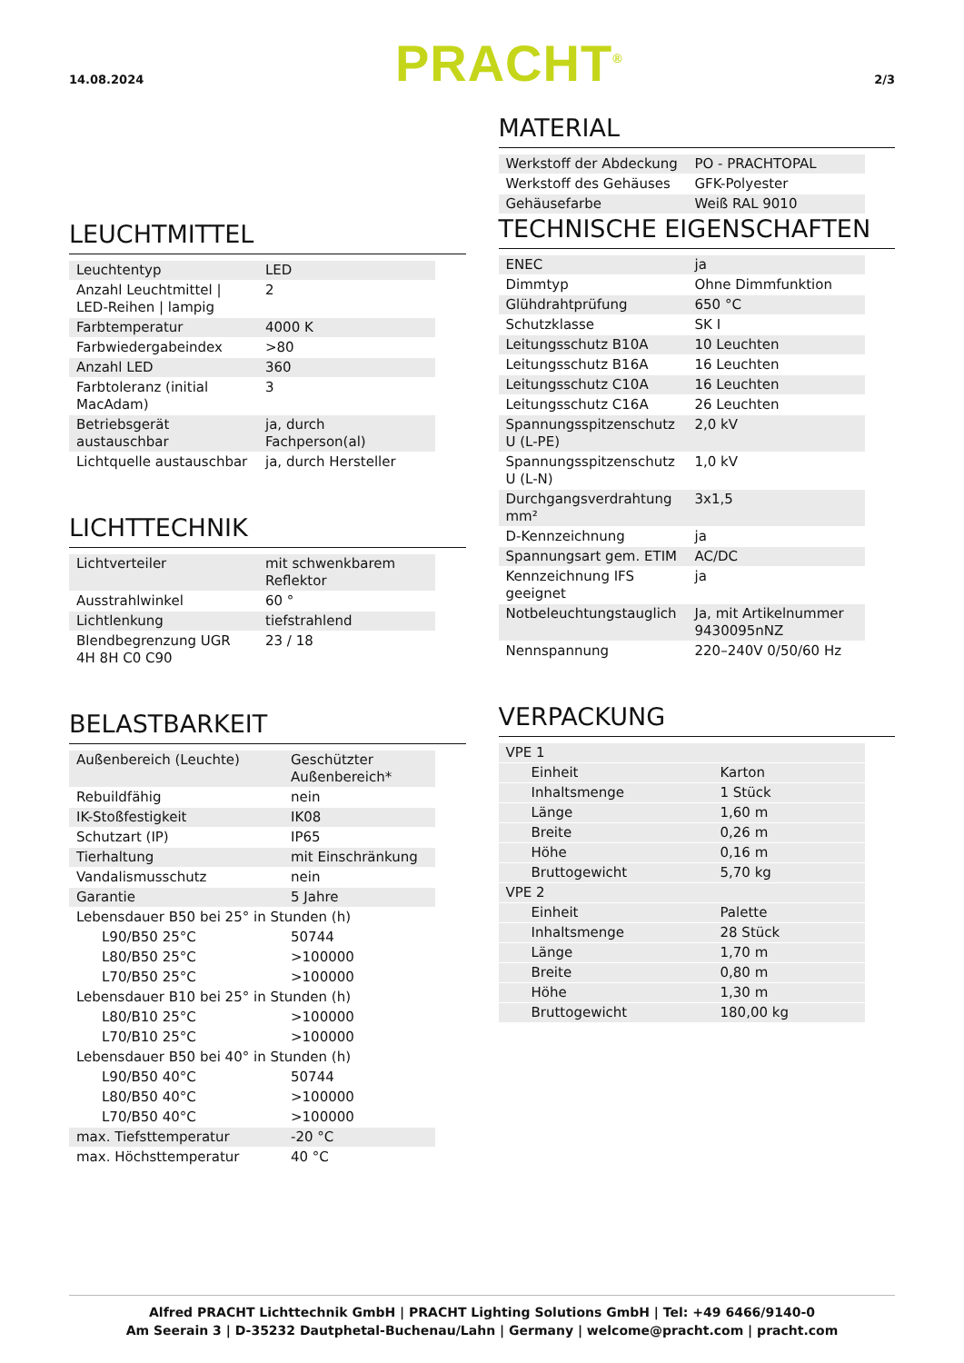14.08.2024 PRACHT<sup>®</sup> 2/3
LEUCHTMITTEL
| Leuchtentyp | LED |
| Anzahl Leuchtmittel / LED-Reihen / lampig | 2 |
| Farbtemperatur | 4000 K |
| Farbwiedergabeindex | >80 |
| Anzahl LED | 360 |
| Farbtoleranz (initial MacAdam) | 3 |
| Betriebsgerät austauschbar | ja, durch Fachperson(al) |
| Lichtquelle austauschbar | ja, durch Hersteller |
LICHTTECHNIK
| Lichtverteiler | mit schwenkbarem Reflektor |
| Ausstrahlwinkel | 60 ° |
| Lichtlenkung | tiefstrahlend |
| Blendbegrenzung UGR 4H 8H C0 C90 | 23 / 18 |
BELASTBARKEIT
| Außenbereich (Leuchte) | Geschützter Außenbereich* |
| Rebuildfähig | nein |
| IK-Stoßfestigkeit | IK08 |
| Schutzart (IP) | IP65 |
| Tierhaltung | mit Einschränkung |
| Vandalismusschutz | nein |
| Garantie | 5 Jahre |
| Lebensdauer B50 bei 25° in Stunden (h) | |
| L90/B50 25°C | 50744 |
| L80/B50 25°C | >100000 |
| L70/B50 25°C | >100000 |
| Lebensdauer B10 bei 25° in Stunden (h) | |
| L80/B10 25°C | >100000 |
| L70/B10 25°C | >100000 |
| Lebensdauer B50 bei 40° in Stunden (h) | |
| L90/B50 40°C | 50744 |
| L80/B50 40°C | >100000 |
| L70/B50 40°C | >100000 |
| max. Tiefsttemperatur | -20 °C |
| max. Höchsttemperatur | 40 °C |
MATERIAL
| Werkstoff der Abdeckung | PO - PRACHTOPAL |
| Werkstoff des Gehäuses | GFK-Polyester |
| Gehäusefarbe | Weiß RAL 9010 |
TECHNISCHE EIGENSCHAFTEN
| ENEC | ja |
| Dimmtyp | Ohne Dimmfunktion |
| Glühdrahtprüfung | 650 °C |
| Schutzklasse | SK I |
| Leitungsschutz B10A | 10 Leuchten |
| Leitungsschutz B16A | 16 Leuchten |
| Leitungsschutz C10A | 16 Leuchten |
| Leitungsschutz C16A | 26 Leuchten |
| Spannungsspitzenschutz U (L-PE) | 2,0 kV |
| Spannungsspitzenschutz U (L-N) | 1,0 kV |
| Durchgangsverdrahtung mm² | 3x1,5 |
| D-Kennzeichnung | ja |
| Spannungsart gem. ETIM | AC/DC |
| Kennzeichnung IFS geeignet | ja |
| Notbeleuchtungstauglich | Ja, mit Artikelnummer 9430095nNZ |
| Nennspannung | 220–240V 0/50/60 Hz |
VERPACKUNG
| VPE 1 | |
| Einheit | Karton |
| Inhaltsmenge | 1 Stück |
| Länge | 1,60 m |
| Breite | 0,26 m |
| Höhe | 0,16 m |
| Bruttogewicht | 5,70 kg |
| VPE 2 | |
| Einheit | Palette |
| Inhaltsmenge | 28 Stück |
| Länge | 1,70 m |
| Breite | 0,80 m |
| Höhe | 1,30 m |
| Bruttogewicht | 180,00 kg |
Alfred PRACHT Lichttechnik GmbH | PRACHT Lighting Solutions GmbH | Tel: +49 6466/9140-0
Am Seerain 3 | D-35232 Dautphetal-Buchenau/Lahn | Germany | welcome@pracht.com | pracht.com